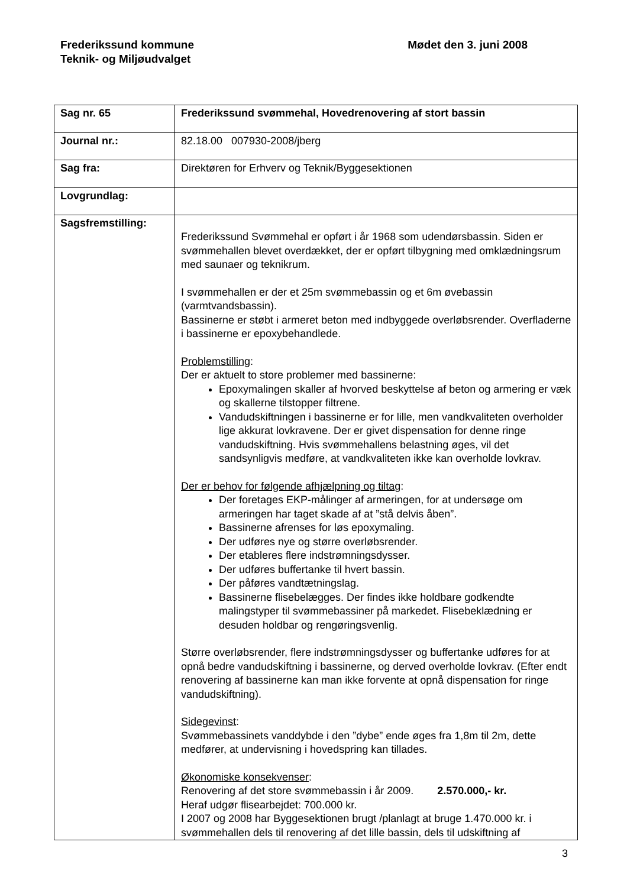Frederikssund kommune
Teknik- og Miljøudvalget
Mødet den 3. juni 2008
| Sag nr. 65 | Frederikssund svømmehal, Hovedrenovering af stort bassin |
| Journal nr.: | 82.18.00 007930-2008/jberg |
| Sag fra: | Direktøren for Erhverv og Teknik/Byggesektionen |
| Lovgrundlag: | |
| Sagsfremstilling: | Frederikssund Svømmehal er opført i år 1968 som udendørsbassin. Siden er svømmehallen blevet overdækket, der er opført tilbygning med omklædningsrum med saunaer og teknikrum. I svømmehallen er der et 25m svømmebassin og et 6m øvebassin (varmtvandsbassin). Bassinerne er støbt i armeret beton med indbyggede overløbsrender. Overfladerne i bassinerne er epoxybehandlede. Problemstilling : Der er aktuelt to store problemer med bassinerne: Epoxymalingen skaller af hvorved beskyttelse af beton og armering er væk og skallerne tilstopper filtrene. Vandudskiftningen i bassinerne er for lille, men vandkvaliteten overholder lige akkurat lovkravene. Der er givet dispensation for denne ringe vandudskiftning. Hvis svømmehallens belastning øges, vil det sandsynligvis medføre, at vandkvaliteten ikke kan overholde lovkrav. Der er behov for følgende afhjælpning og tiltag : Der foretages EKP-målinger af armeringen, for at undersøge om armeringen har taget skade af at ”stå delvis åben”. Bassinerne afrenses for løs epoxymaling. Der udføres nye og større overløbsrender. Der etableres flere indstrømningsdysser. Der udføres buffertanke til hvert bassin. Der påføres vandtætningslag. Bassinerne flisebelægges. Der findes ikke holdbare godkendte malingstyper til svømmebassiner på markedet. Flisebeklædning er desuden holdbar og rengøringsvenlig. Større overløbsrender, flere indstrømningsdysser og buffertanke udføres for at opnå bedre vandudskiftning i bassinerne, og derved overholde lovkrav. (Efter endt renovering af bassinerne kan man ikke forvente at opnå dispensation for ringe vandudskiftning). Sidegevinst : Svømmebassinets vanddybde i den ”dybe” ende øges fra 1,8m til 2m, dette medfører, at undervisning i hovedspring kan tillades. Økonomiske konsekvenser : Renovering af det store svømmebassin i år 2009. 2.570.000,- kr. Heraf udgør flisearbejdet: 700.000 kr. I 2007 og 2008 har Byggesektionen brugt /planlagt at bruge 1.470.000 kr. i svømmehallen dels til renovering af det lille bassin, dels til udskiftning af |
3